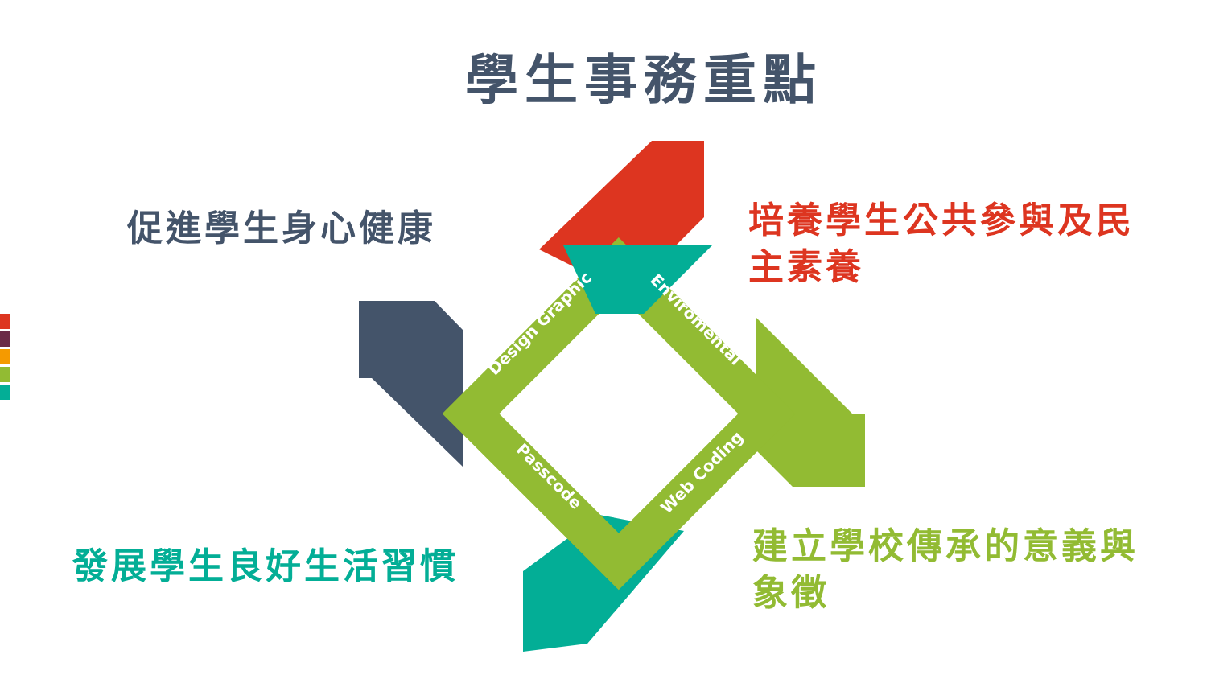學生事務重點
促進學生身心健康
培養學生公共參與及民主素養
發展學生良好生活習慣
建立學校傳承的意義與象徵
Design Graphic Enviromental
Passcode Web Coding